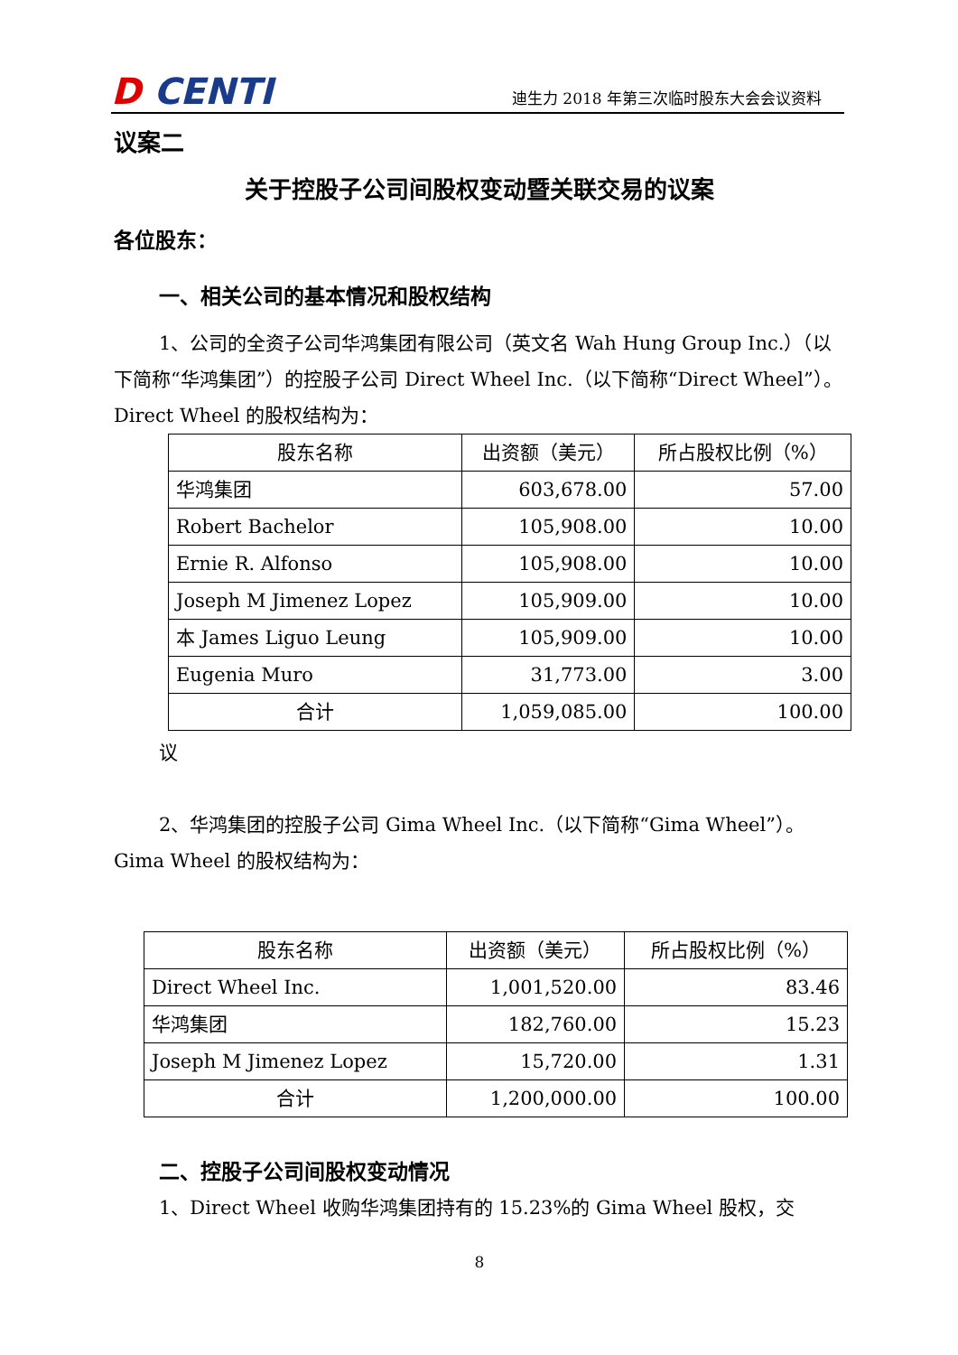D CENTI
迪生力 2018 年第三次临时股东大会会议资料
议案二
关于控股子公司间股权变动暨关联交易的议案
各位股东：
一、相关公司的基本情况和股权结构
1、公司的全资子公司华鸿集团有限公司（英文名 Wah Hung Group Inc.）（以下简称“华鸿集团”）的控股子公司 Direct Wheel Inc.（以下简称“Direct Wheel”）。Direct Wheel 的股权结构为：
| 股东名称 | 出资额（美元） | 所占股权比例（%） |
| 华鸿集团 | 603,678.00 | 57.00 |
| Robert Bachelor | 105,908.00 | 10.00 |
| Ernie R. Alfonso | 105,908.00 | 10.00 |
| Joseph M Jimenez Lopez | 105,909.00 | 10.00 |
| 本 James Liguo Leung | 105,909.00 | 10.00 |
| Eugenia Muro | 31,773.00 | 3.00 |
| 合计 | 1,059,085.00 | 100.00 |
议
2、华鸿集团的控股子公司 Gima Wheel Inc.（以下简称“Gima Wheel”）。Gima Wheel 的股权结构为：
| 股东名称 | 出资额（美元） | 所占股权比例（%） |
| Direct Wheel Inc. | 1,001,520.00 | 83.46 |
| 华鸿集团 | 182,760.00 | 15.23 |
| Joseph M Jimenez Lopez | 15,720.00 | 1.31 |
| 合计 | 1,200,000.00 | 100.00 |
二、控股子公司间股权变动情况
1、Direct Wheel 收购华鸿集团持有的 15.23%的 Gima Wheel 股权，交
8